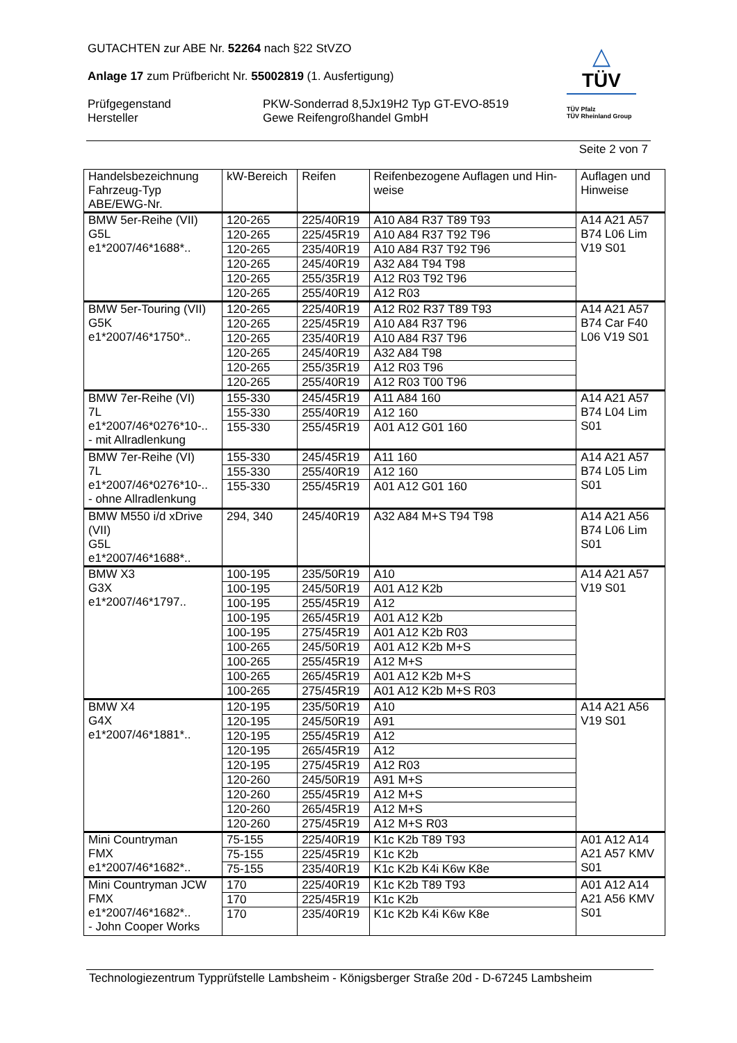GUTACHTEN zur ABE Nr. 52264 nach §22 StVZO
Anlage 17 zum Prüfbericht Nr. 55002819 (1. Ausfertigung)
Prüfgegenstand PKW-Sonderrad 8,5Jx19H2 Typ GT-EVO-8519
Hersteller Gewe Reifengroßhandel GmbH
△
TÜV
TÜV Pfalz
TÜV Rheinland Group
Seite 2 von 7
| Handelsbezeichnung Fahrzeug-Typ ABE/EWG-Nr. | kW-Bereich | Reifen | Reifenbezogene Auflagen und Hin- weise | Auflagen und Hinweise |
| --- | --- | --- | --- | --- |
| BMW 5er-Reihe (VII) G5L e1*2007/46*1688*.. | 120-265 | 225/40R19 | A10 A84 R37 T89 T93 | A14 A21 A57 B74 L06 Lim V19 S01 |
| | 120-265 | 225/45R19 | A10 A84 R37 T92 T96 | |
| | 120-265 | 235/40R19 | A10 A84 R37 T92 T96 | |
| | 120-265 | 245/40R19 | A32 A84 T94 T98 | |
| | 120-265 | 255/35R19 | A12 R03 T92 T96 | |
| | 120-265 | 255/40R19 | A12 R03 | |
| BMW 5er-Touring (VII) G5K e1*2007/46*1750*.. | 120-265 | 225/40R19 | A12 R02 R37 T89 T93 | A14 A21 A57 B74 Car F40 L06 V19 S01 |
| | 120-265 | 225/45R19 | A10 A84 R37 T96 | |
| | 120-265 | 235/40R19 | A10 A84 R37 T96 | |
| | 120-265 | 245/40R19 | A32 A84 T98 | |
| | 120-265 | 255/35R19 | A12 R03 T96 | |
| | 120-265 | 255/40R19 | A12 R03 T00 T96 | |
| BMW 7er-Reihe (VI) 7L e1*2007/46*0276*10-.. - mit Allradlenkung | 155-330 | 245/45R19 | A11 A84 160 | A14 A21 A57 B74 L04 Lim S01 |
| | 155-330 | 255/40R19 | A12 160 | |
| | 155-330 | 255/45R19 | A01 A12 G01 160 | |
| BMW 7er-Reihe (VI) 7L e1*2007/46*0276*10-.. - ohne Allradlenkung | 155-330 | 245/45R19 | A11 160 | A14 A21 A57 B74 L05 Lim S01 |
| | 155-330 | 255/40R19 | A12 160 | |
| | 155-330 | 255/45R19 | A01 A12 G01 160 | |
| BMW M550 i/d xDrive (VII) G5L e1*2007/46*1688*.. | 294, 340 | 245/40R19 | A32 A84 M+S T94 T98 | A14 A21 A56 B74 L06 Lim S01 |
| BMW X3 G3X e1*2007/46*1797.. | 100-195 | 235/50R19 | A10 | A14 A21 A57 V19 S01 |
| | 100-195 | 245/50R19 | A01 A12 K2b | |
| | 100-195 | 255/45R19 | A12 | |
| | 100-195 | 265/45R19 | A01 A12 K2b | |
| | 100-195 | 275/45R19 | A01 A12 K2b R03 | |
| | 100-265 | 245/50R19 | A01 A12 K2b M+S | |
| | 100-265 | 255/45R19 | A12 M+S | |
| | 100-265 | 265/45R19 | A01 A12 K2b M+S | |
| | 100-265 | 275/45R19 | A01 A12 K2b M+S R03 | |
| BMW X4 G4X e1*2007/46*1881*.. | 120-195 | 235/50R19 | A10 | A14 A21 A56 V19 S01 |
| | 120-195 | 245/50R19 | A91 | |
| | 120-195 | 255/45R19 | A12 | |
| | 120-195 | 265/45R19 | A12 | |
| | 120-195 | 275/45R19 | A12 R03 | |
| | 120-260 | 245/50R19 | A91 M+S | |
| | 120-260 | 255/45R19 | A12 M+S | |
| | 120-260 | 265/45R19 | A12 M+S | |
| | 120-260 | 275/45R19 | A12 M+S R03 | |
| Mini Countryman FMX e1*2007/46*1682*.. | 75-155 | 225/40R19 | K1c K2b T89 T93 | A01 A12 A14 A21 A57 KMV S01 |
| | 75-155 | 225/45R19 | K1c K2b | |
| | 75-155 | 235/40R19 | K1c K2b K4i K6w K8e | |
| Mini Countryman JCW FMX e1*2007/46*1682*.. - John Cooper Works | 170 | 225/40R19 | K1c K2b T89 T93 | A01 A12 A14 A21 A56 KMV S01 |
| | 170 | 225/45R19 | K1c K2b | |
| | 170 | 235/40R19 | K1c K2b K4i K6w K8e | |
Technologiezentrum Typprüfstelle Lambsheim - Königsberger Straße 20d - D-67245 Lambsheim